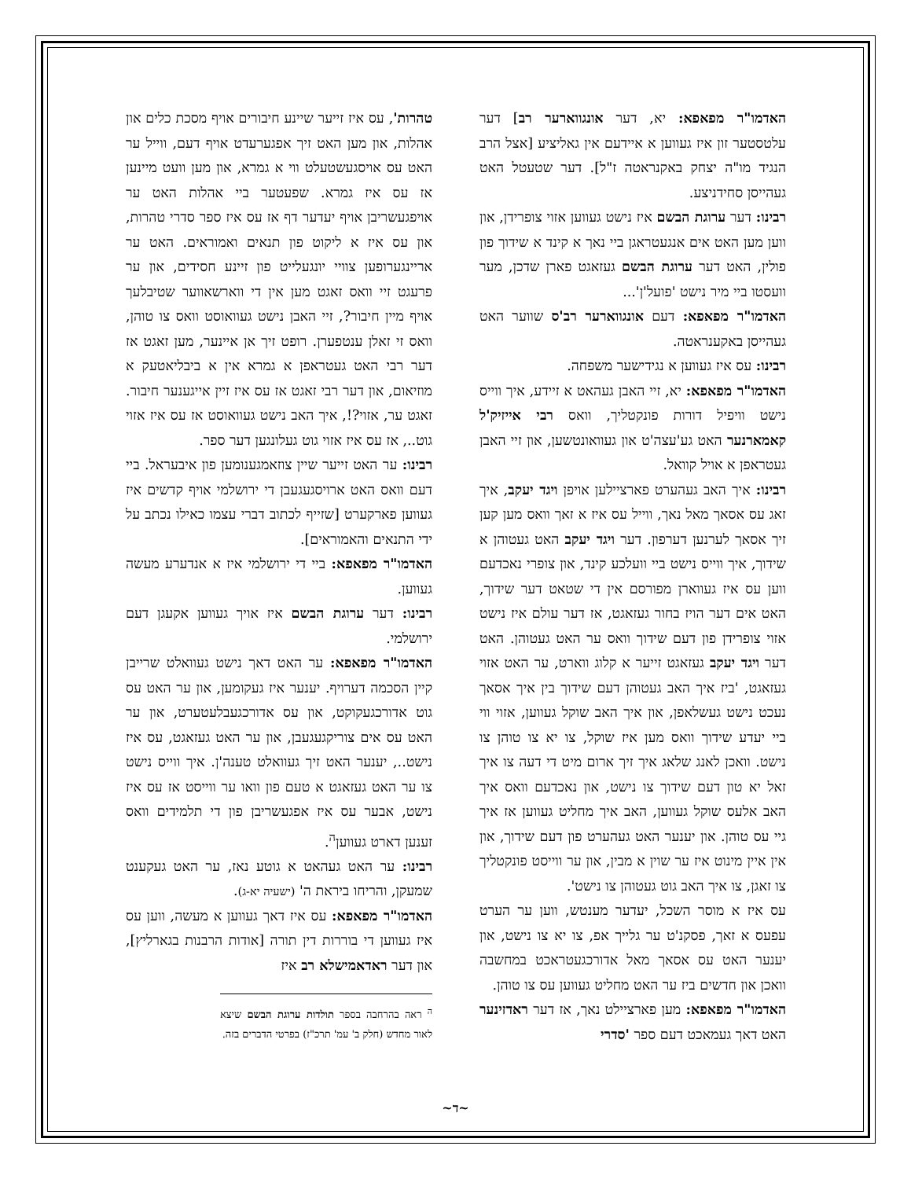האדמו"ר מפאפא: יא, דער אונגווארער רב] דער עלטסטער זון איז געווען א איידעם אין גאליציע [אצל הרב הנגיד מו"ה יצחק באקנראטה ז"ל]. דער שטעטל האט געהייסן סחידניצע.
רבינו: דער ערוגת הבשם איז נישט געווען אזוי צופרידן, און ווען מען האט אים אנגעטראגן ביי נאך א קינד א שידוך פון פולין, האט דער ערוגת הבשם געזאגט פארן שדכן, מער וועסטו ביי מיר נישט 'פועל'ן'...
האדמו"ר מפאפא: דעם אונגווארער רב'ס שווער האט געהייסן באקענראטה.
רבינו: עס איז געווען א נגידישער משפחה.
האדמו"ר מפאפא: יא, זיי האבן געהאט א זיידע, איך ווייס נישט וויפיל דורות פונקטליך, וואס רבי אייזיק'ל קאמארנער האט גע'עצה'ט און געוואונטשען, און זיי האבן געטראפן א אויל קוואל.
רבינו: איך האב געהערט פארציילען אויפן ויגד יעקב, איך זאג עס אסאך מאל נאך, ווייל עס איז א זאך וואס מען קען זיך אסאך לערנען דערפון. דער ויגד יעקב האט געטוהן א שידוך, איך ווייס נישט ביי וועלכע קינד, און צופרי נאכדעם ווען עס איז געווארן מפורסם אין די שטאט דער שידוך, האט אים דער הויז בחור געזאגט, אז דער עולם איז נישט אזוי צופרידן פון דעם שידוך וואס ער האט געטוהן. האט דער ויגד יעקב געזאגט זייער א קלוג ווארט, ער האט אזוי געזאגט, 'ביז איך האב געטוהן דעם שידוך בין איך אסאך נעכט נישט געשלאפן, און איך האב שוקל געווען, אזוי ווי ביי יעדע שידוך וואס מען איז שוקל, צו יא צו טוהן צו נישט. וואכן לאנג שלאג איך זיך ארום מיט די דעה צו איך זאל יא טון דעם שידוך צו נישט, און נאכדעם וואס איך האב אלעס שוקל געווען, האב איך מחליט געווען אז איך גיי עס טוהן. און יענער האט געהערט פון דעם שידוך, און אין איין מינוט איז ער שוין א מבין, און ער ווייסט פונקטליך צו זאגן, צו איך האב גוט געטוהן צו נישט'.
עס איז א מוסר השכל, יעדער מענטש, ווען ער הערט עפעס א זאך, פסקנ'ט ער גלייך אפ, צו יא צו נישט, און יענער האט עס אסאך מאל אדורכגעטראכט במחשבה וואכן און חדשים ביז ער האט מחליט געווען עס צו טוהן.
האדמו"ר מפאפא: מען פארציילט נאך, אז דער ראדזינער האט דאך געמאכט דעם ספר 'סדרי
טהרות', עס איז זייער שיינע חיבורים אויף מסכת כלים און אהלות, און מען האט זיך אפגערעדט אויף דעם, ווייל ער האט עס אויסגעשטעלט ווי א גמרא, און מען וועט מיינען אז עס איז גמרא. שפעטער ביי אהלות האט ער אויפגעשריבן אויף יעדער דף אז עס איז ספר סדרי טהרות, און עס איז א ליקוט פון תנאים ואמוראים. האט ער אריינגערופען צוויי יונגעלייט פון זיינע חסידים, און ער פרעגט זיי וואס זאגט מען אין די ווארשאווער שטיבלעך אויף מיין חיבור?, זיי האבן נישט געוואוסט וואס צו טוהן, וואס זי זאלן ענטפערן. רופט זיך אן איינער, מען זאגט אז דער רבי האט געטראפן א גמרא אין א ביבליאטעק א מוזיאום, און דער רבי זאגט אז עס איז זיין אייגענער חיבור. זאגט ער, אזוי?!, איך האב נישט געוואוסט אז עס איז אזוי גוט.., אז עס איז אזוי גוט געלונגען דער ספר.
רבינו: ער האט זייער שיין צוזאמגענומען פון איבעראל. ביי דעם וואס האט ארויסגעגעבן די ירושלמי אויף קדשים איז געווען פארקערט [שזייף לכתוב דברי עצמו כאילו נכתב על ידי התנאים והאמוראים].
האדמו"ר מפאפא: ביי די ירושלמי איז א אנדערע מעשה געווען.
רבינו: דער ערוגת הבשם איז אויך געווען אקעגן דעם ירושלמי.
האדמו"ר מפאפא: ער האט דאך נישט געוואלט שרייבן קיין הסכמה דערויף. יענער איז געקומען, און ער האט עס גוט אדורכגעקוקט, און עס אדורכגעבלעטערט, און ער האט עס אים צוריקגעגעבן, און ער האט געזאגט, עס איז נישט.., יענער האט זיך געוואלט טענה'ן. איך ווייס נישט צו ער האט געזאגט א טעם פון וואו ער ווייסט אז עס איז נישט, אבער עס איז אפגעשריבן פון די תלמידים וואס זענען דארט געווען<sup>ה</sup>.
רבינו: ער האט געהאט א גוטע נאז, ער האט געקענט שמעקן, והריחו ביראת ה' (ישעיה יא-ג).
האדמו"ר מפאפא: עס איז דאך געווען א מעשה, ווען עס איז געווען די בוררות דין תורה [אודות הרבנות בגארליץ], און דער ראדאמישלא רב איז
<sup>ה</sup> ראה בהרחבה בספר תולדות ערוגת הבשם שיצא לאור מחדש (חלק ב' עמ' תרכ"ז) בפרטי הדברים בזה.
~ד~